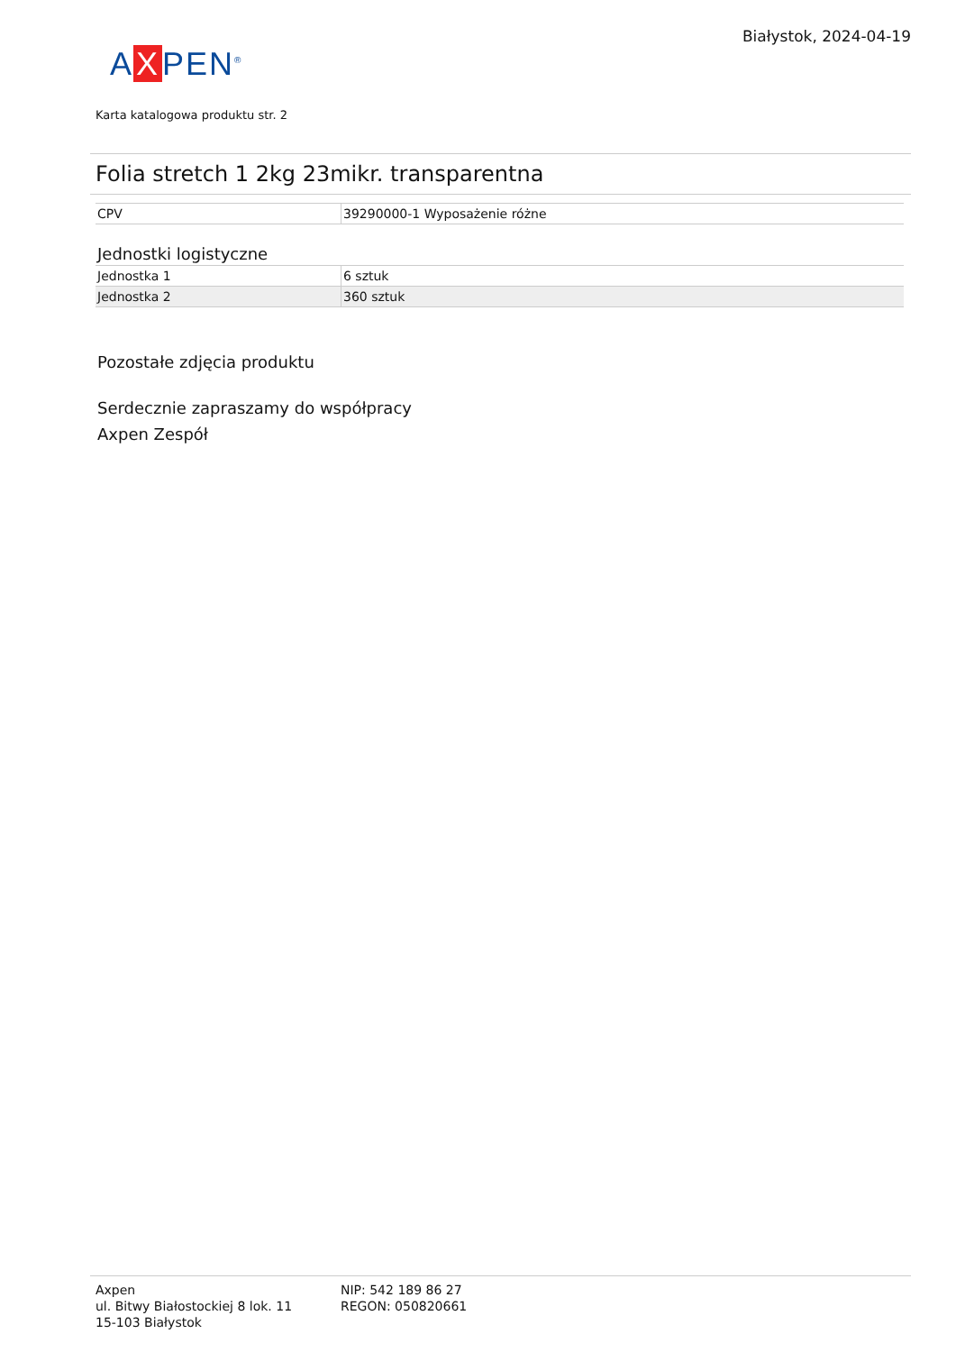Białystok, 2024-04-19
A X PEN<sup>®</sup>
Karta katalogowa produktu str. 2
Folia stretch 1 2kg 23mikr. transparentna
| CPV | 39290000-1 Wyposażenie różne |
Jednostki logistyczne
| Jednostka 1 | 6 sztuk |
| Jednostka 2 | 360 sztuk |
Pozostałe zdjęcia produktu
Serdecznie zapraszamy do współpracy
Axpen Zespół
Axpen
ul. Bitwy Białostockiej 8 lok. 11
15-103 Białystok
NIP: 542 189 86 27
REGON: 050820661